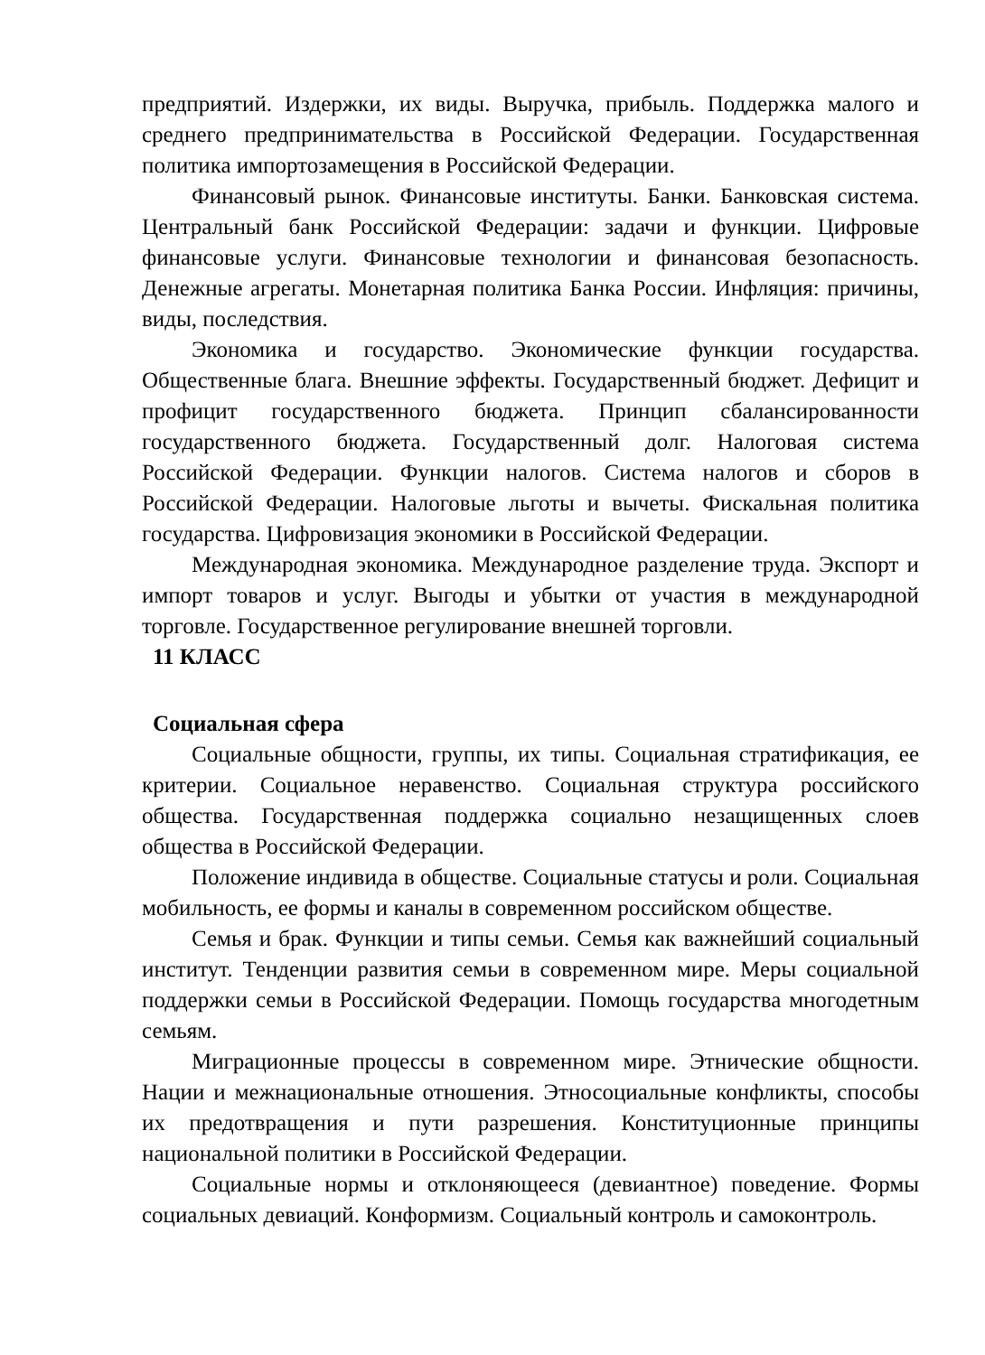предприятий. Издержки, их виды. Выручка, прибыль. Поддержка малого и среднего предпринимательства в Российской Федерации. Государственная политика импортозамещения в Российской Федерации.
Финансовый рынок. Финансовые институты. Банки. Банковская система. Центральный банк Российской Федерации: задачи и функции. Цифровые финансовые услуги. Финансовые технологии и финансовая безопасность. Денежные агрегаты. Монетарная политика Банка России. Инфляция: причины, виды, последствия.
Экономика и государство. Экономические функции государства. Общественные блага. Внешние эффекты. Государственный бюджет. Дефицит и профицит государственного бюджета. Принцип сбалансированности государственного бюджета. Государственный долг. Налоговая система Российской Федерации. Функции налогов. Система налогов и сборов в Российской Федерации. Налоговые льготы и вычеты. Фискальная политика государства. Цифровизация экономики в Российской Федерации.
Международная экономика. Международное разделение труда. Экспорт и импорт товаров и услуг. Выгоды и убытки от участия в международной торговле. Государственное регулирование внешней торговли.
11 КЛАСС
Социальная сфера
Социальные общности, группы, их типы. Социальная стратификация, ее критерии. Социальное неравенство. Социальная структура российского общества. Государственная поддержка социально незащищенных слоев общества в Российской Федерации.
Положение индивида в обществе. Социальные статусы и роли. Социальная мобильность, ее формы и каналы в современном российском обществе.
Семья и брак. Функции и типы семьи. Семья как важнейший социальный институт. Тенденции развития семьи в современном мире. Меры социальной поддержки семьи в Российской Федерации. Помощь государства многодетным семьям.
Миграционные процессы в современном мире. Этнические общности. Нации и межнациональные отношения. Этносоциальные конфликты, способы их предотвращения и пути разрешения. Конституционные принципы национальной политики в Российской Федерации.
Социальные нормы и отклоняющееся (девиантное) поведение. Формы социальных девиаций. Конформизм. Социальный контроль и самоконтроль.